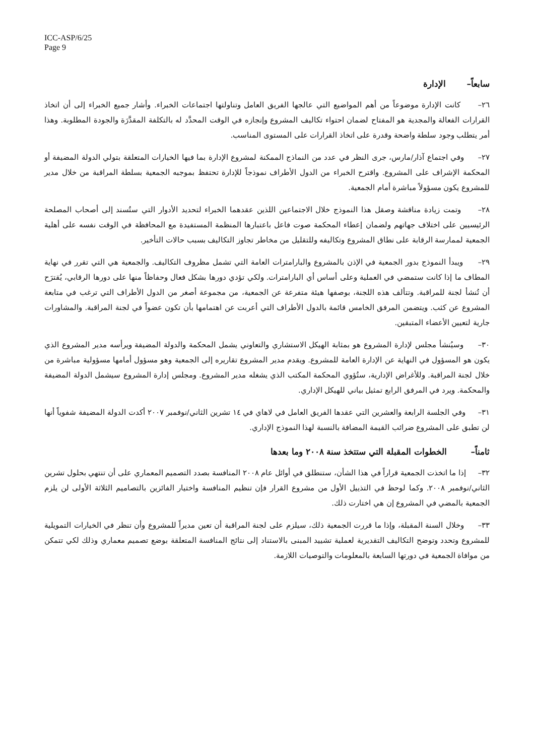ICC-ASP/6/25
Page 9
سابعاً– الإدارة
٢٦– كانت الإدارة موضوعاً من أهم المواضيع التي عالجها الفريق العامل وتناولتها اجتماعات الخبراء. وأشار جميع الخبراء إلى أن اتخاذ القرارات الفعالة والمجدية هو المفتاح لضمان احتواء تكاليف المشروع وإنجازه في الوقت المحدَّد له بالتكلفة المقدَّرَة والجودة المطلوبة. وهذا أمر يتطلب وجود سلطة واضحة وقدرة على اتخاذ القرارات على المستوى المناسب.
٢٧– وفي اجتماع آذار/مارس، جرى النظر في عدد من النماذج الممكنة لمشروع الإدارة بما فيها الخيارات المتعلقة بتولي الدولة المضيفة أو المحكمة الإشراف على المشروع. واقترح الخبراء من الدول الأطراف نموذجاً للإدارة تحتفظ بموجبه الجمعية بسلطة المراقبة من خلال مدير للمشروع يكون مسؤولاً مباشرة أمام الجمعية.
٢٨– وتمت زيادة مناقشة وصقل هذا النموذج خلال الاجتماعين اللذين عقدهما الخبراء لتحديد الأدوار التي ستُسند إلى أصحاب المصلحة الرئيسيين على اختلاف جهاتهم ولضمان إعطاء المحكمة صوت فاعل باعتبارها المنظمة المستفيدة مع المحافظة في الوقت نفسه على أهلية الجمعية لممارسة الرقابة على نطاق المشروع وتكاليفه وللتقليل من مخاطر تجاوز التكاليف بسبب حالات التأخير.
٢٩– ويبدأ النموذج بدور الجمعية في الإذن بالمشروع والبارامترات العامة التي تشمل مظروف التكاليف. والجمعية هي التي تقرر في نهاية المطاف ما إذا كانت ستمضي في العملية وعلى أساس أي البارامترات. ولكي تؤدي دورها بشكل فعال وحفاظاً منها على دورها الرقابي، يُقترَح أن تُنشأ لجنة للمراقبة. وتتألف هذه اللجنة، بوصفها هيئة متفرعة عن الجمعية، من مجموعة أصغر من الدول الأطراف التي ترغب في متابعة المشروع عن كثب. ويتضمن المرفق الخامس قائمة بالدول الأطراف التي أعربت عن اهتمامها بأن تكون عضواً في لجنة المراقبة. والمشاورات جارية لتعيين الأعضاء المتبقين.
٣٠– وسيُنشأ مجلس لإدارة المشروع هو بمثابة الهيكل الاستشاري والتعاوني يشمل المحكمة والدولة المضيفة ويرأسه مدير المشروع الذي يكون هو المسؤول في النهاية عن الإدارة العامة للمشروع. ويقدم مدير المشروع تقاريره إلى الجمعية وهو مسؤول أمامها مسؤولية مباشرة من خلال لجنة المراقبة. وللأغراض الإدارية، ستُؤوي المحكمة المكتب الذي يشغله مدير المشروع. ومجلس إدارة المشروع سيشمل الدولة المضيفة والمحكمة. ويرد في المرفق الرابع تمثيل بياني للهيكل الإداري.
٣١– وفي الجلسة الرابعة والعشرين التي عقدها الفريق العامل في لاهاي في ١٤ تشرين الثاني/نوفمبر ٢٠٠٧ أكدت الدولة المضيفة شفوياً أنها لن تطبق على المشروع ضرائب القيمة المضافة بالنسبة لهذا النموذج الإداري.
ثامناً– الخطوات المقبلة التي ستتخذ سنة ٢٠٠٨ وما بعدها
٣٢– إذا ما اتخذت الجمعية قراراً في هذا الشأن، ستنطلق في أوائل عام ٢٠٠٨ المنافسة بصدد التصميم المعماري على أن تنتهي بحلول تشرين الثاني/نوفمبر ٢٠٠٨. وكما لوحظ في التذييل الأول من مشروع القرار فإن تنظيم المنافسة واختيار الفائزين بالتصاميم الثلاثة الأولى لن يلزم الجمعية بالمضي في المشروع إن هي اختارت ذلك.
٣٣– وخلال السنة المقبلة، وإذا ما قررت الجمعية ذلك، سيلزم على لجنة المراقبة أن تعين مديراً للمشروع وأن تنظر في الخيارات التمويلية للمشروع وتحدد وتوضح التكاليف التقديرية لعملية تشييد المبنى بالاستناد إلى نتائج المنافسة المتعلقة بوضع تصميم معماري وذلك لكي تتمكن من موافاة الجمعية في دورتها السابعة بالمعلومات والتوصيات اللازمة.